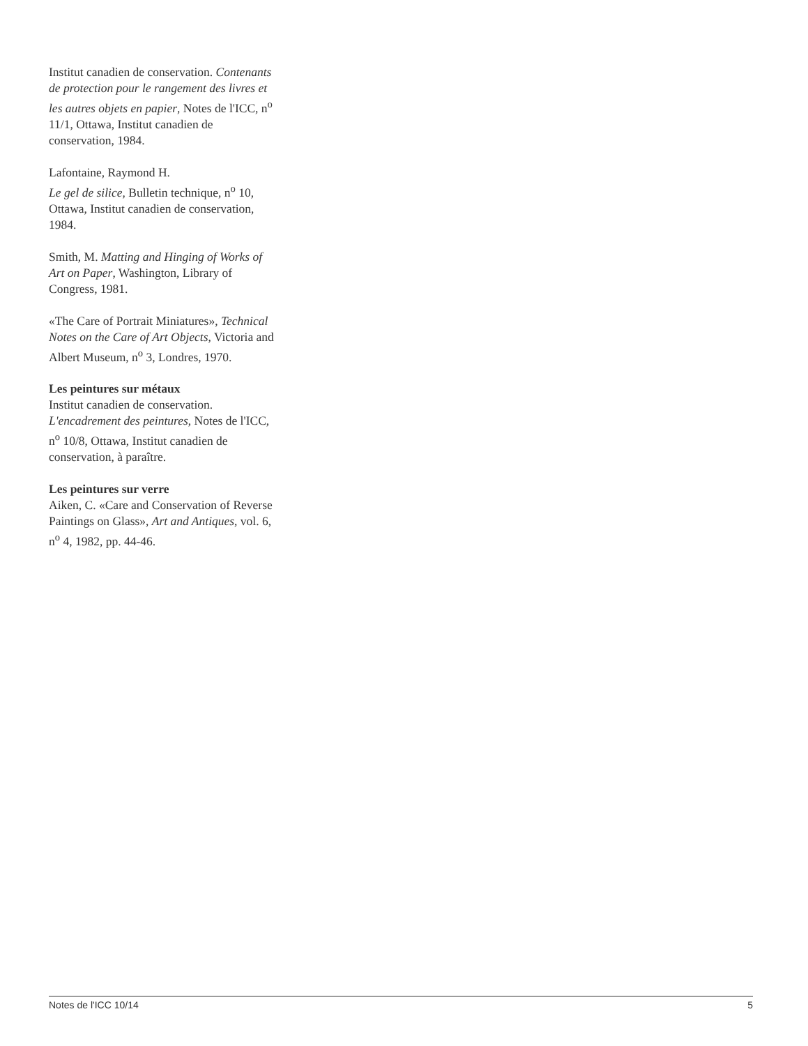Institut canadien de conservation. Contenants de protection pour le rangement des livres et les autres objets en papier, Notes de l'ICC, n<sup>o</sup> 11/1, Ottawa, Institut canadien de conservation, 1984.
Lafontaine, Raymond H.
Le gel de silice, Bulletin technique, n<sup>o</sup> 10, Ottawa, Institut canadien de conservation, 1984.
Smith, M. Matting and Hinging of Works of Art on Paper, Washington, Library of Congress, 1981.
«The Care of Portrait Miniatures», Technical Notes on the Care of Art Objects, Victoria and Albert Museum, n<sup>o</sup> 3, Londres, 1970.
Les peintures sur métaux
Institut canadien de conservation. L'encadrement des peintures, Notes de l'ICC, n<sup>o</sup> 10/8, Ottawa, Institut canadien de conservation, à paraître.
Les peintures sur verre
Aiken, C. «Care and Conservation of Reverse Paintings on Glass», Art and Antiques, vol. 6, n<sup>o</sup> 4, 1982, pp. 44-46.
Notes de l'ICC 10/14 5